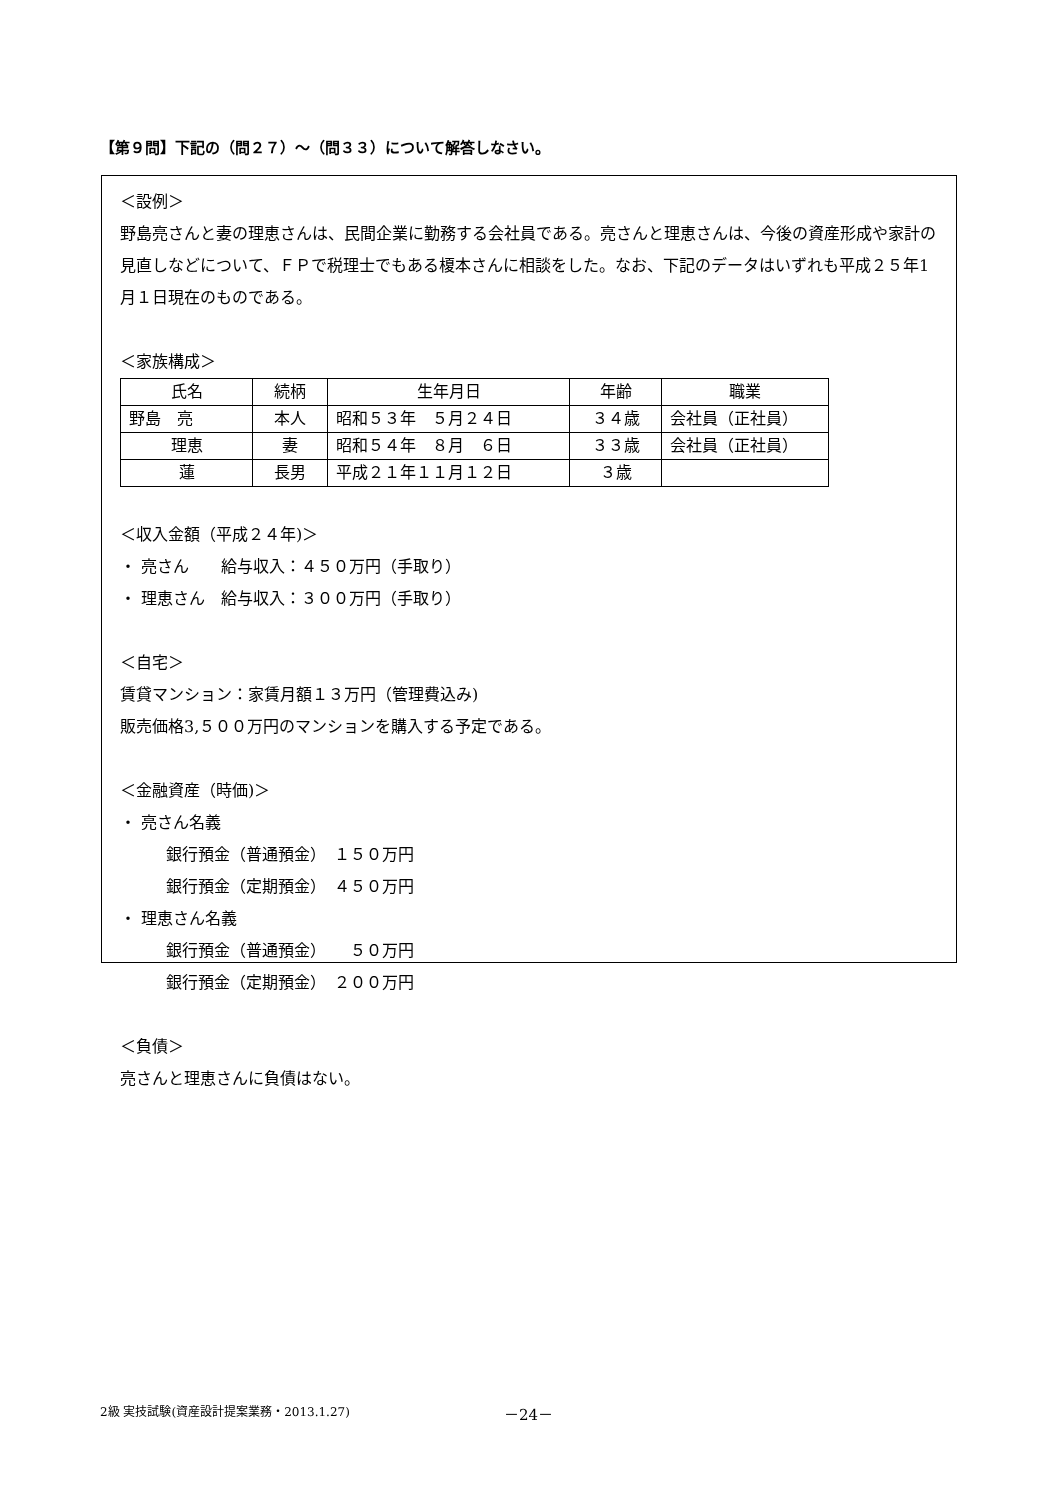【第９問】下記の（問２７）～（問３３）について解答しなさい。
＜設例＞
野島亮さんと妻の理恵さんは、民間企業に勤務する会社員である。亮さんと理恵さんは、今後の資産形成や家計の見直しなどについて、ＦＰで税理士でもある榎本さんに相談をした。なお、下記のデータはいずれも平成２５年1月１日現在のものである。
＜家族構成＞
| 氏名 | 続柄 | 生年月日 | 年齢 | 職業 |
| --- | --- | --- | --- | --- |
| 野島 亮 | 本人 | 昭和５３年 ５月２４日 | ３４歳 | 会社員（正社員） |
| 理恵 | 妻 | 昭和５４年 ８月 ６日 | ３３歳 | 会社員（正社員） |
| 蓮 | 長男 | 平成２１年１１月１２日 | ３歳 | |
＜収入金額（平成２４年)＞
・ 亮さん　　給与収入：４５０万円（手取り）
・ 理恵さん　給与収入：３００万円（手取り）
＜自宅＞
賃貸マンション：家賃月額１３万円（管理費込み)
販売価格3,５００万円のマンションを購入する予定である。
＜金融資産（時価)＞
・ 亮さん名義
銀行預金（普通預金）　１５０万円
銀行預金（定期預金）　４５０万円
・ 理恵さん名義
銀行預金（普通預金）　　５０万円
銀行預金（定期預金）　２００万円
＜負債＞
亮さんと理恵さんに負債はない。
2級 実技試験(資産設計提案業務・2013.1.27)
－24－